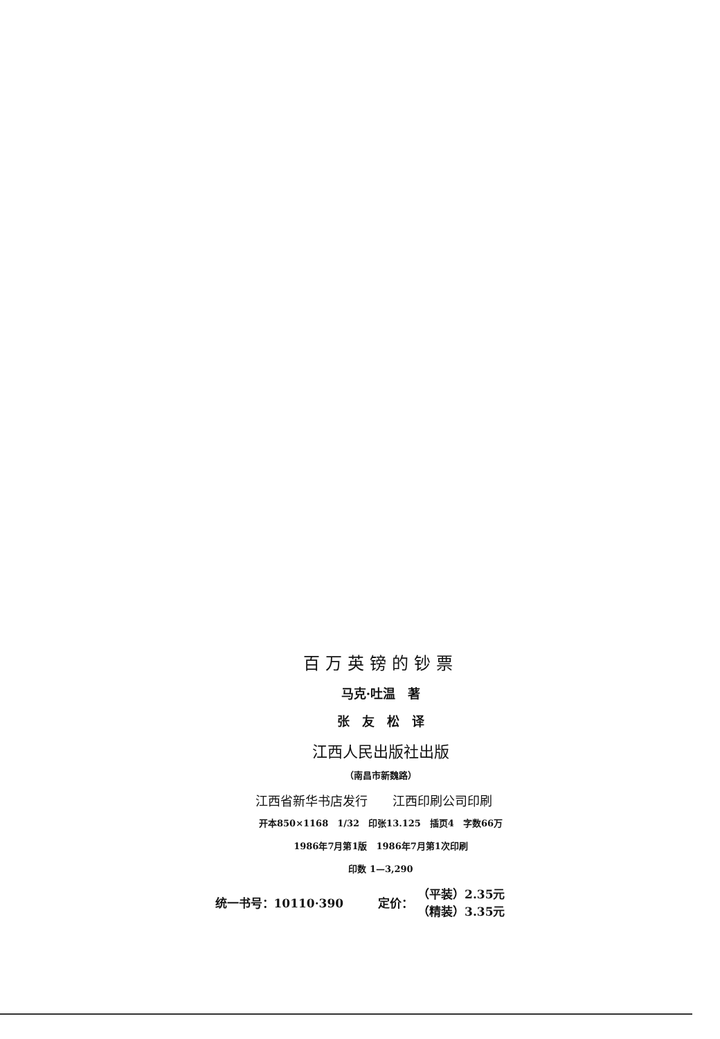百万英镑的钞票
马克·吐温　著
张　友　松　译
江西人民出版社出版
（南昌市新魏路）
江西省新华书店发行　　江西印刷公司印刷
开本850×1168　1/32　印张13.125　插页4　字数66万
1986年7月第1版　1986年7月第1次印刷
印数 1—3,290
统一书号：10110·390 定价： （平装）2.35元
（精装）3.35元